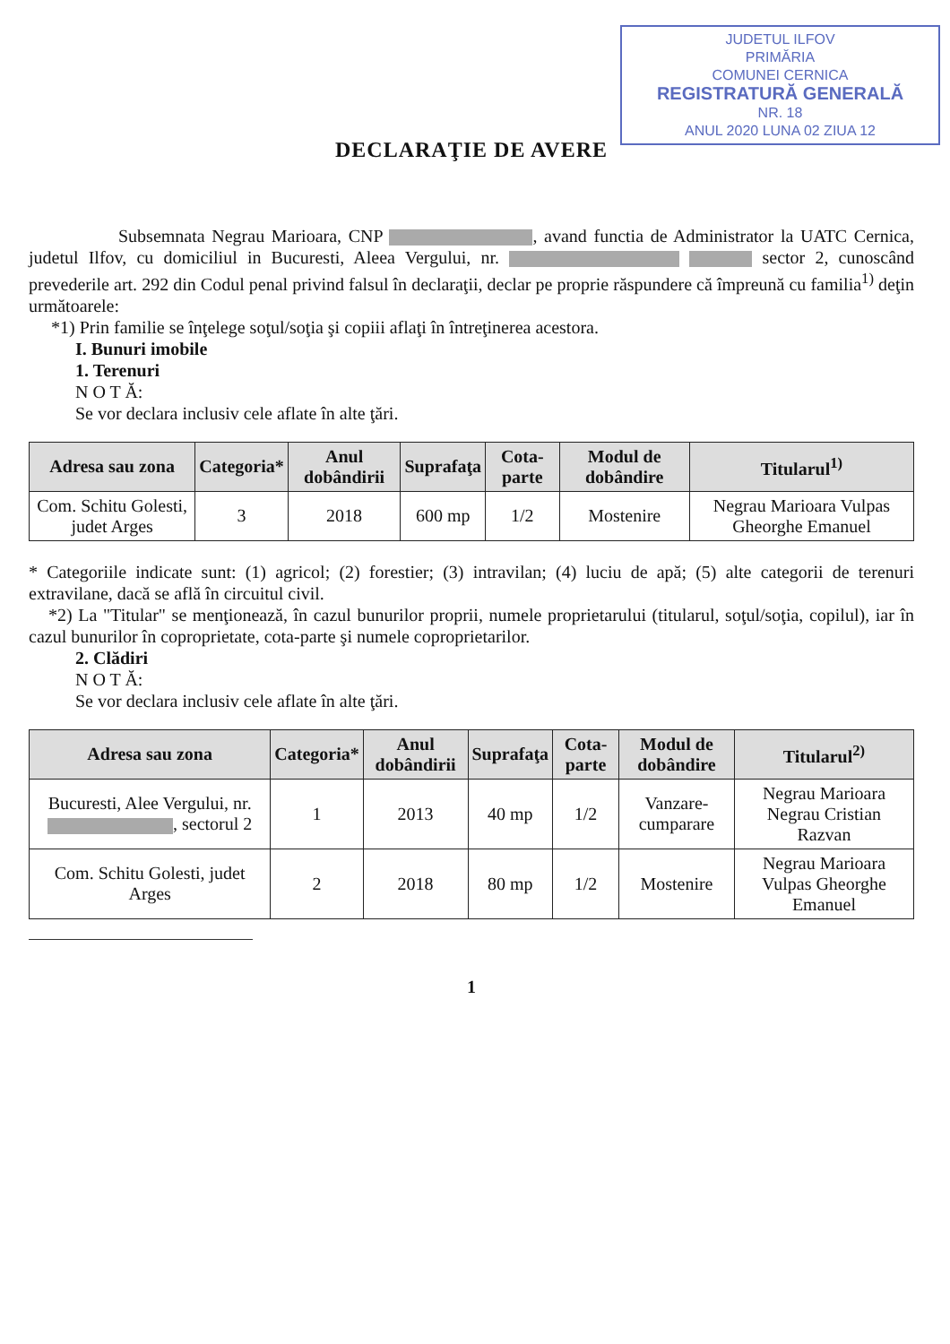JUDETUL ILFOV
PRIMĂRIA
COMUNEI CERNICA
REGISTRATURĂ GENERALĂ
NR. 18
ANUL 2020 LUNA 02 ZIUA 12
DECLARAŢIE DE AVERE
Subsemnata Negrau Marioara, CNP , avand functia de Administrator la UATC Cernica, judetul Ilfov, cu domiciliul in Bucuresti, Aleea Vergului, nr. sector 2, cunoscând prevederile art. 292 din Codul penal privind falsul în declaraţii, declar pe proprie răspundere că împreună cu familia<sup>1)</sup> deţin următoarele:
*1) Prin familie se înţelege soţul/soţia şi copiii aflaţi în întreţinerea acestora.
I. Bunuri imobile
1. Terenuri
N O T Ă:
Se vor declara inclusiv cele aflate în alte ţări.
| Adresa sau zona | Categoria* | Anul dobândirii | Suprafaţa | Cota-parte | Modul de dobândire | Titularul<sup>1)</sup> |
| --- | --- | --- | --- | --- | --- | --- |
| Com. Schitu Golesti, judet Arges | 3 | 2018 | 600 mp | 1/2 | Mostenire | Negrau Marioara Vulpas Gheorghe Emanuel |
* Categoriile indicate sunt: (1) agricol; (2) forestier; (3) intravilan; (4) luciu de apă; (5) alte categorii de terenuri extravilane, dacă se află în circuitul civil.
*2) La "Titular" se menţionează, în cazul bunurilor proprii, numele proprietarului (titularul, soţul/soţia, copilul), iar în cazul bunurilor în coproprietate, cota-parte şi numele coproprietarilor.
2. Clădiri
N O T Ă:
Se vor declara inclusiv cele aflate în alte ţări.
| Adresa sau zona | Categoria* | Anul dobândirii | Suprafaţa | Cota-parte | Modul de dobândire | Titularul<sup>2)</sup> |
| --- | --- | --- | --- | --- | --- | --- |
| Bucuresti, Alee Vergului, nr. , sectorul 2 | 1 | 2013 | 40 mp | 1/2 | Vanzare-cumparare | Negrau Marioara Negrau Cristian Razvan |
| Com. Schitu Golesti, judet Arges | 2 | 2018 | 80 mp | 1/2 | Mostenire | Negrau Marioara Vulpas Gheorghe Emanuel |
1